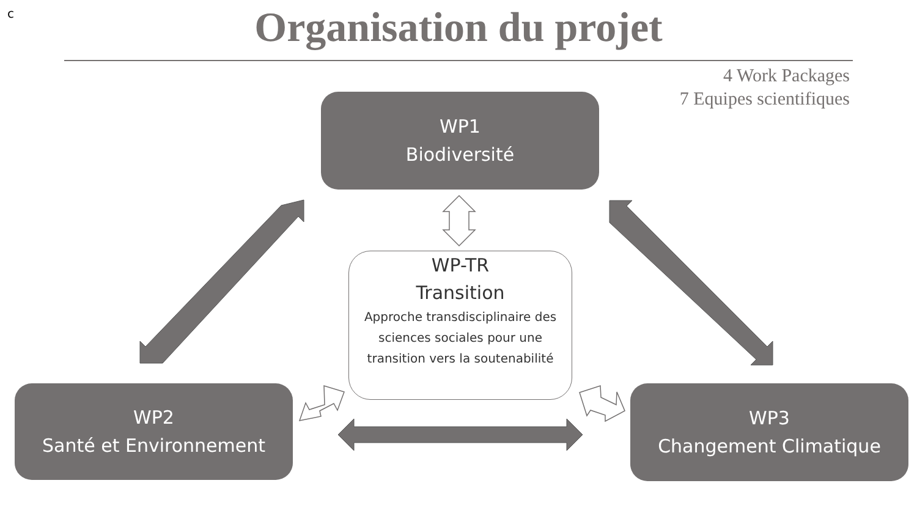c
Organisation du projet
4 Work Packages
7 Equipes scientifiques
WP1
Biodiversité
WP-TR
Transition
Approche transdisciplinaire des sciences sociales pour une transition vers la soutenabilité
WP2
Santé et Environnement
WP3
Changement Climatique